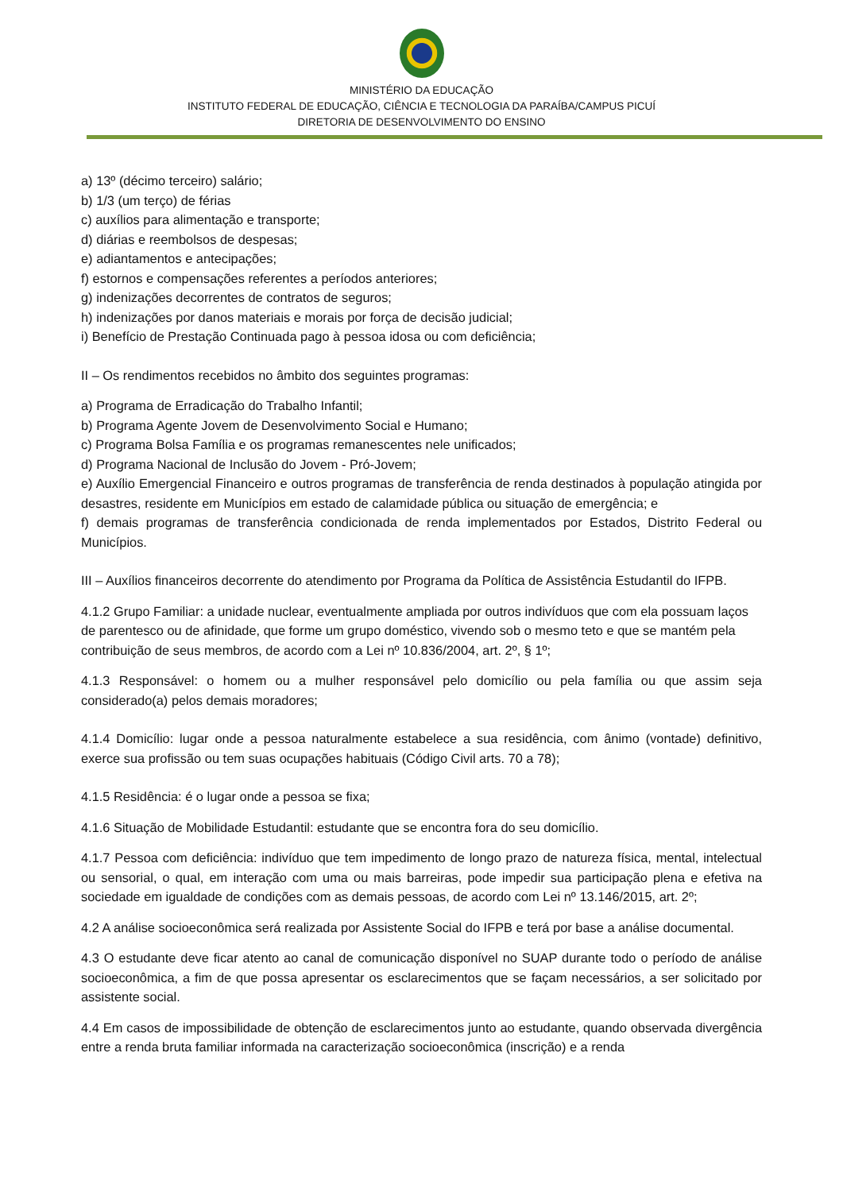MINISTÉRIO DA EDUCAÇÃO
INSTITUTO FEDERAL DE EDUCAÇÃO, CIÊNCIA E TECNOLOGIA DA PARAÍBA/CAMPUS PICUÍ
DIRETORIA DE DESENVOLVIMENTO DO ENSINO
a) 13º (décimo terceiro) salário;
b) 1/3 (um terço) de férias
c) auxílios para alimentação e transporte;
d) diárias e reembolsos de despesas;
e) adiantamentos e antecipações;
f) estornos e compensações referentes a períodos anteriores;
g) indenizações decorrentes de contratos de seguros;
h) indenizações por danos materiais e morais por força de decisão judicial;
i) Benefício de Prestação Continuada pago à pessoa idosa ou com deficiência;
II – Os rendimentos recebidos no âmbito dos seguintes programas:
a) Programa de Erradicação do Trabalho Infantil;
b) Programa Agente Jovem de Desenvolvimento Social e Humano;
c) Programa Bolsa Família e os programas remanescentes nele unificados;
d) Programa Nacional de Inclusão do Jovem - Pró-Jovem;
e) Auxílio Emergencial Financeiro e outros programas de transferência de renda destinados à população atingida por desastres, residente em Municípios em estado de calamidade pública ou situação de emergência; e
f) demais programas de transferência condicionada de renda implementados por Estados, Distrito Federal ou Municípios.
III – Auxílios financeiros decorrente do atendimento por Programa da Política de Assistência Estudantil do IFPB.
4.1.2 Grupo Familiar: a unidade nuclear, eventualmente ampliada por outros indivíduos que com ela possuam laços de parentesco ou de afinidade, que forme um grupo doméstico, vivendo sob o mesmo teto e que se mantém pela contribuição de seus membros, de acordo com a Lei nº 10.836/2004, art. 2º, § 1º;
4.1.3 Responsável: o homem ou a mulher responsável pelo domicílio ou pela família ou que assim seja considerado(a) pelos demais moradores;
4.1.4 Domicílio: lugar onde a pessoa naturalmente estabelece a sua residência, com ânimo (vontade) definitivo, exerce sua profissão ou tem suas ocupações habituais (Código Civil arts. 70 a 78);
4.1.5 Residência: é o lugar onde a pessoa se fixa;
4.1.6 Situação de Mobilidade Estudantil: estudante que se encontra fora do seu domicílio.
4.1.7 Pessoa com deficiência: indivíduo que tem impedimento de longo prazo de natureza física, mental, intelectual ou sensorial, o qual, em interação com uma ou mais barreiras, pode impedir sua participação plena e efetiva na sociedade em igualdade de condições com as demais pessoas, de acordo com Lei nº 13.146/2015, art. 2º;
4.2 A análise socioeconômica será realizada por Assistente Social do IFPB e terá por base a análise documental.
4.3 O estudante deve ficar atento ao canal de comunicação disponível no SUAP durante todo o período de análise socioeconômica, a fim de que possa apresentar os esclarecimentos que se façam necessários, a ser solicitado por assistente social.
4.4 Em casos de impossibilidade de obtenção de esclarecimentos junto ao estudante, quando observada divergência entre a renda bruta familiar informada na caracterização socioeconômica (inscrição) e a renda